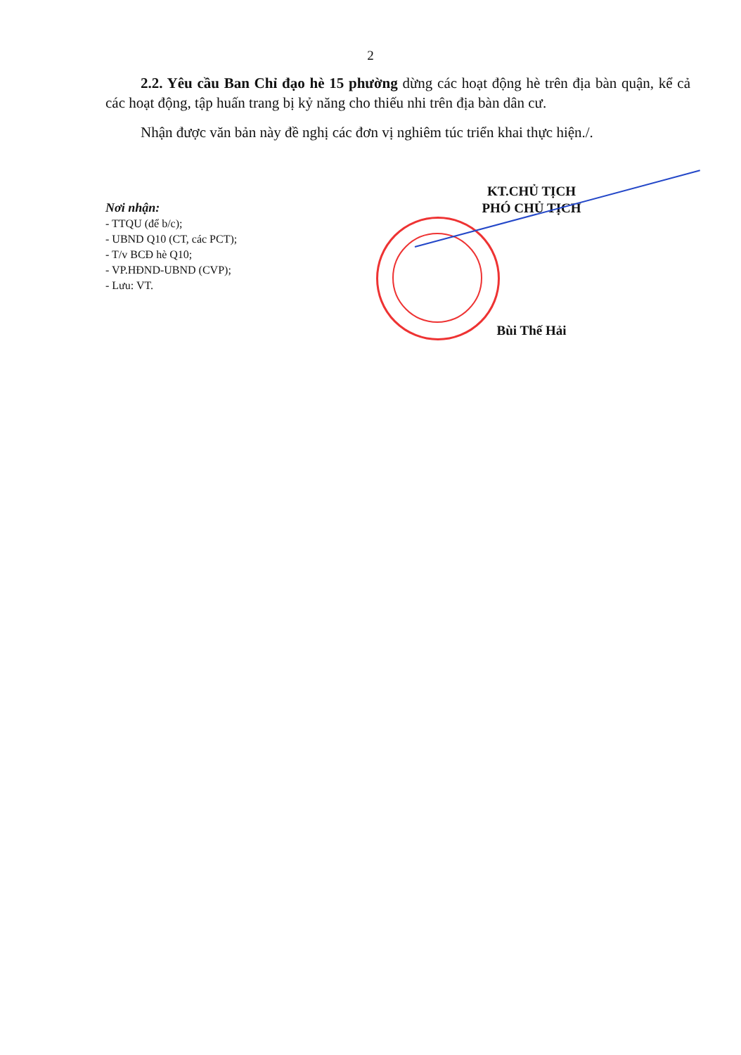2
2.2. Yêu cầu Ban Chỉ đạo hè 15 phường dừng các hoạt động hè trên địa bàn quận, kể cả các hoạt động, tập huấn trang bị kỷ năng cho thiếu nhi trên địa bàn dân cư.
Nhận được văn bản này đề nghị các đơn vị nghiêm túc triển khai thực hiện./.
Nơi nhận:
- TTQU (để b/c);
- UBND Q10 (CT, các PCT);
- T/v BCĐ hè Q10;
- VP.HĐND-UBND (CVP);
- Lưu: VT.
KT.CHỦ TỊCH
PHÓ CHỦ TỊCH
Bùi Thế Hải